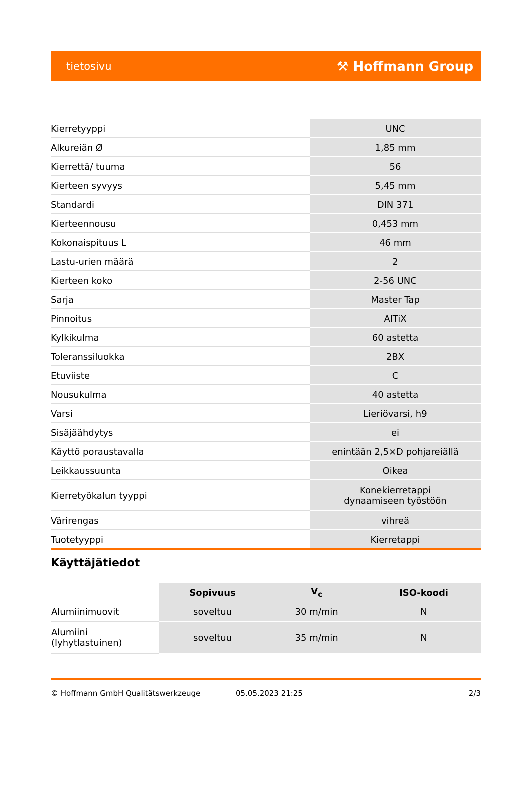tietosivu ⚒ Hoffmann Group
| Kierretyyppi | UNC |
| Alkureiän Ø | 1,85 mm |
| Kierrettä/ tuuma | 56 |
| Kierteen syvyys | 5,45 mm |
| Standardi | DIN 371 |
| Kierteennousu | 0,453 mm |
| Kokonaispituus L | 46 mm |
| Lastu-urien määrä | 2 |
| Kierteen koko | 2-56 UNC |
| Sarja | Master Tap |
| Pinnoitus | AlTiX |
| Kylkikulma | 60 astetta |
| Toleranssiluokka | 2BX |
| Etuviiste | C |
| Nousukulma | 40 astetta |
| Varsi | Lieriövarsi, h9 |
| Sisäjäähdytys | ei |
| Käyttö poraustavalla | enintään 2,5×D pohjareiällä |
| Leikkaussuunta | Oikea |
| Kierretyökalun tyyppi | Konekierretappi dynaamiseen työstöön |
| Värirengas | vihreä |
| Tuotetyyppi | Kierretappi |
Käyttäjätiedot
| | Sopivuus | V<sub>c</sub> | ISO-koodi |
| --- | --- | --- | --- |
| Alumiinimuovit | soveltuu | 30 m/min | N |
| Alumiini (lyhytlastuinen) | soveltuu | 35 m/min | N |
© Hoffmann GmbH Qualitätswerkzeuge 05.05.2023 21:25 2/3